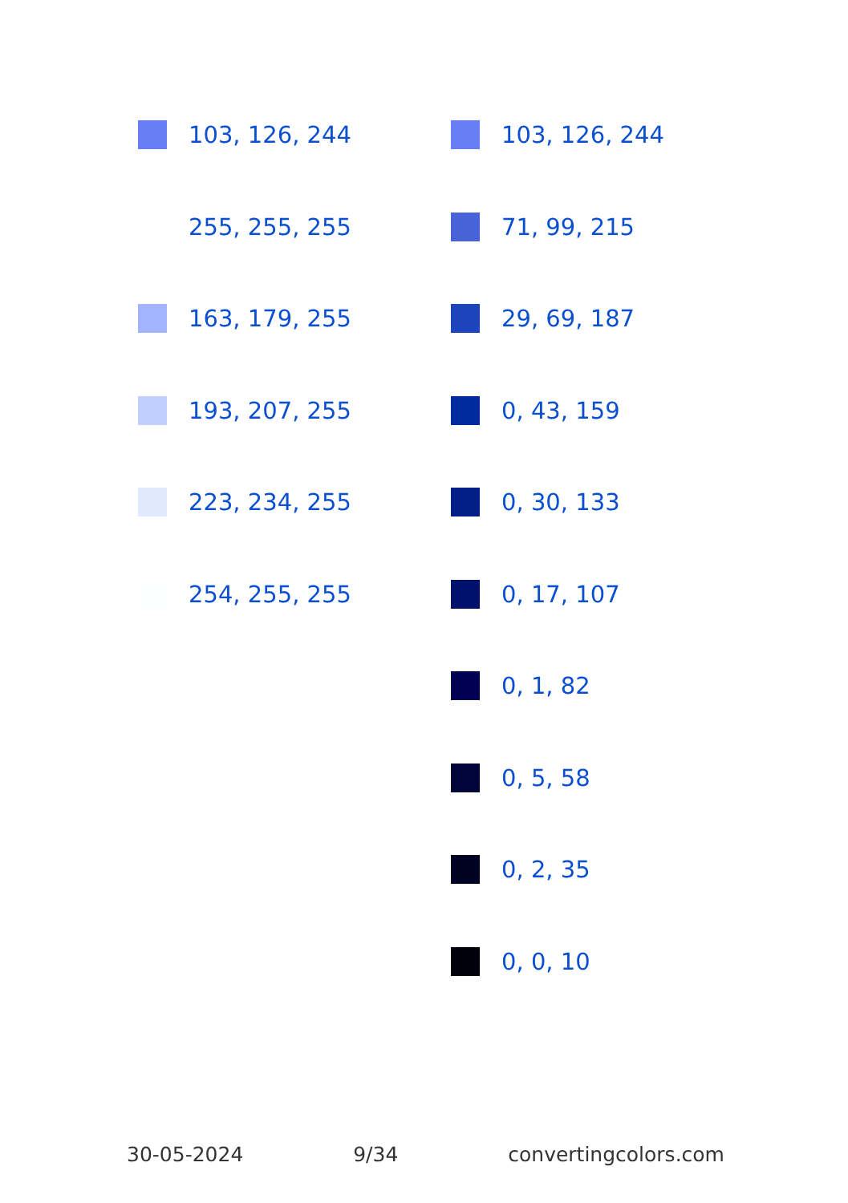103, 126, 244
255, 255, 255
163, 179, 255
193, 207, 255
223, 234, 255
254, 255, 255
103, 126, 244
71, 99, 215
29, 69, 187
0, 43, 159
0, 30, 133
0, 17, 107
0, 1, 82
0, 5, 58
0, 2, 35
0, 0, 10
30-05-2024 9/34 convertingcolors.com